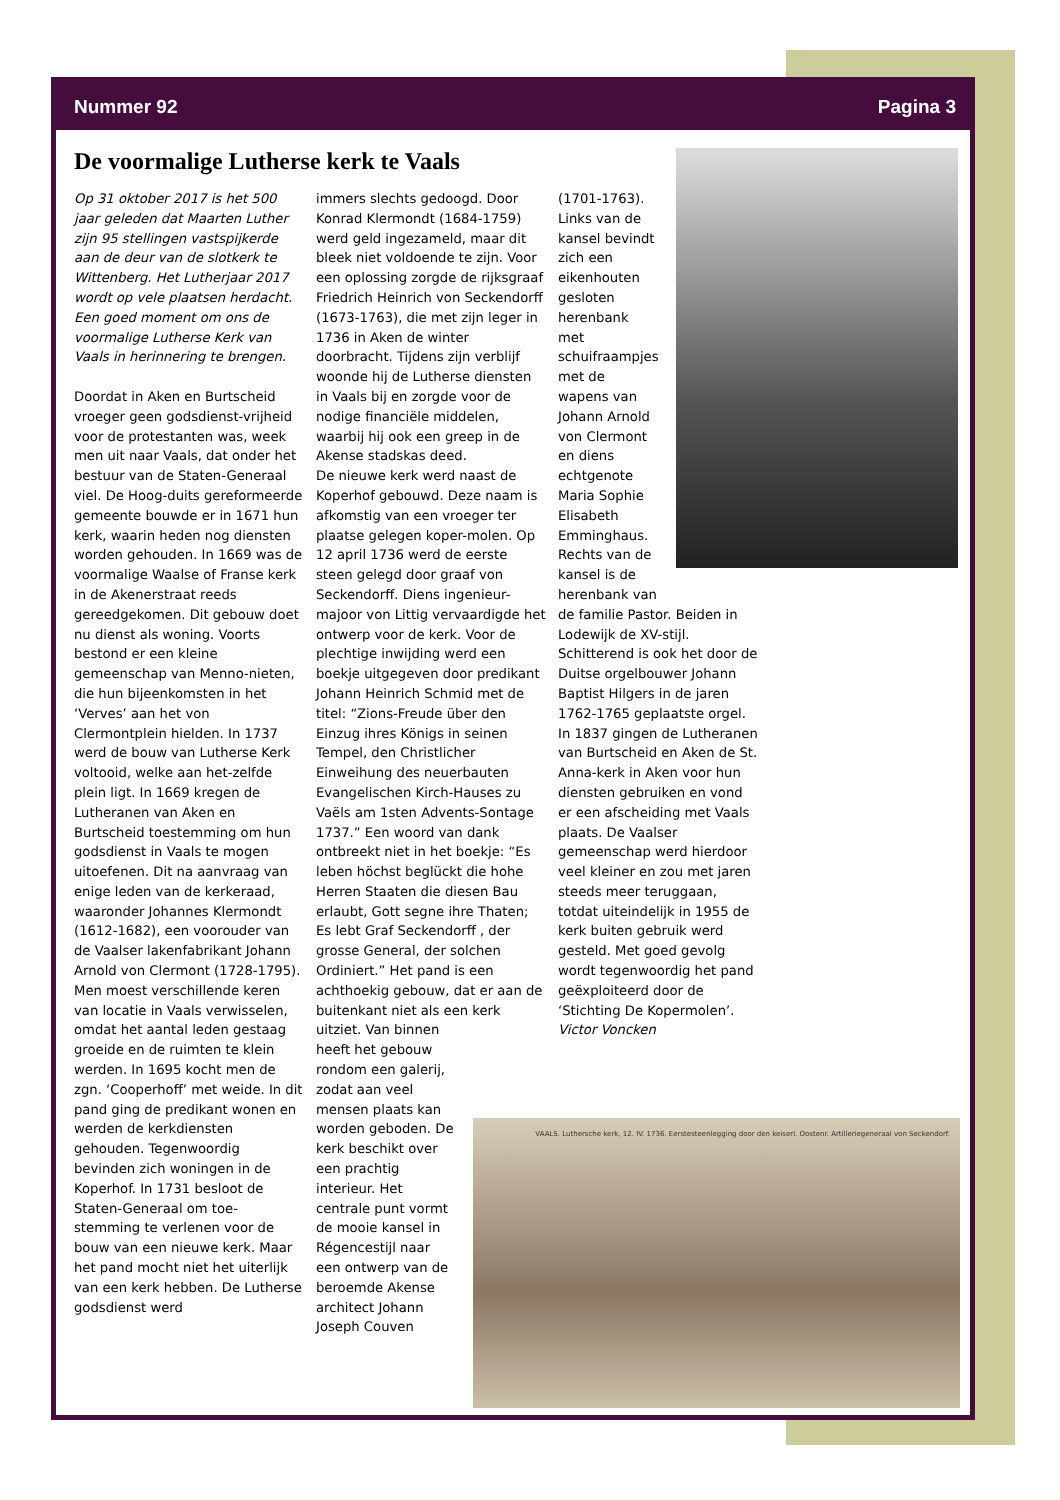Nummer 92 Pagina 3
VAALS. Luthersche kerk, 12. IV. 1736. Eerstesteenlegging door den keiserl. Oostenr. Artilleriegeneraal von Seckendorf.
De voormalige Lutherse kerk te Vaals
Op 31 oktober 2017 is het 500 jaar geleden dat Maarten Luther zijn 95 stellingen vastspijkerde aan de deur van de slotkerk te Wittenberg. Het Lutherjaar 2017 wordt op vele plaatsen herdacht. Een goed moment om ons de voormalige Lutherse Kerk van Vaals in herinnering te brengen.
Doordat in Aken en Burtscheid vroeger geen godsdienst-vrijheid voor de protestanten was, week men uit naar Vaals, dat onder het bestuur van de Staten-Generaal viel. De Hoog-duits gereformeerde gemeente bouwde er in 1671 hun kerk, waarin heden nog diensten worden gehouden. In 1669 was de voormalige Waalse of Franse kerk in de Akenerstraat reeds gereedgekomen. Dit gebouw doet nu dienst als woning. Voorts bestond er een kleine gemeenschap van Menno-nieten, die hun bijeenkomsten in het ‘Verves’ aan het von Clermontplein hielden. In 1737 werd de bouw van Lutherse Kerk voltooid, welke aan het-zelfde plein ligt. In 1669 kregen de Lutheranen van Aken en Burtscheid toestemming om hun godsdienst in Vaals te mogen uitoefenen. Dit na aanvraag van enige leden van de kerkeraad, waaronder Johannes Klermondt (1612-1682), een voorouder van de Vaalser lakenfabrikant Johann Arnold von Clermont (1728-1795). Men moest verschillende keren van locatie in Vaals verwisselen, omdat het aantal leden gestaag groeide en de ruimten te klein werden. In 1695 kocht men de zgn. ‘Cooperhoff’ met weide. In dit pand ging de predikant wonen en werden de kerkdiensten gehouden. Tegenwoordig bevinden zich woningen in de Koperhof. In 1731 besloot de Staten-Generaal om toe-stemming te verlenen voor de bouw van een nieuwe kerk. Maar het pand mocht niet het uiterlijk van een kerk hebben. De Lutherse godsdienst werd
immers slechts gedoogd. Door Konrad Klermondt (1684-1759) werd geld ingezameld, maar dit bleek niet voldoende te zijn. Voor een oplossing zorgde de rijksgraaf Friedrich Heinrich von Seckendorff (1673-1763), die met zijn leger in 1736 in Aken de winter doorbracht. Tijdens zijn verblijf woonde hij de Lutherse diensten in Vaals bij en zorgde voor de nodige financiële middelen, waarbij hij ook een greep in de Akense stadskas deed.
De nieuwe kerk werd naast de Koperhof gebouwd. Deze naam is afkomstig van een vroeger ter plaatse gelegen koper-molen. Op 12 april 1736 werd de eerste steen gelegd door graaf von Seckendorff. Diens ingenieur-majoor von Littig vervaardigde het ontwerp voor de kerk. Voor de plechtige inwijding werd een boekje uitgegeven door predikant Johann Heinrich Schmid met de titel: “Zions-Freude über den Einzug ihres Königs in seinen Tempel, den Christlicher Einweihung des neuerbauten Evangelischen Kirch-Hauses zu Vaëls am 1sten Advents-Sontage 1737.” Een woord van dank ontbreekt niet in het boekje: “Es leben höchst beglückt die hohe Herren Staaten die diesen Bau erlaubt, Gott segne ihre Thaten; Es lebt Graf Seckendorff , der grosse General, der solchen Ordiniert.” Het pand is een achthoekig gebouw, dat er aan de buitenkant niet als een kerk uitziet. Van binnen
heeft het gebouw
rondom een galerij,
zodat aan veel
mensen plaats kan
worden geboden. De
kerk beschikt over
een prachtig
interieur. Het
centrale punt vormt
de mooie kansel in
Régencestijl naar
een ontwerp van de
beroemde Akense
architect Johann
Joseph Couven
(1701-1763).
Links van de
kansel bevindt
zich een
eikenhouten
gesloten
herenbank
met
schuifraampjes
met de
wapens van
Johann Arnold
von Clermont
en diens
echtgenote
Maria Sophie
Elisabeth
Emminghaus.
Rechts van de
kansel is de
herenbank van
de familie Pastor. Beiden in Lodewijk de XV-stijl. Schitterend is ook het door de Duitse orgelbouwer Johann Baptist Hilgers in de jaren 1762-1765 geplaatste orgel. In 1837 gingen de Lutheranen van Burtscheid en Aken de St. Anna-kerk in Aken voor hun diensten gebruiken en vond er een afscheiding met Vaals plaats. De Vaalser gemeenschap werd hierdoor veel kleiner en zou met jaren steeds meer teruggaan, totdat uiteindelijk in 1955 de kerk buiten gebruik werd gesteld. Met goed gevolg wordt tegenwoordig het pand geëxploiteerd door de ‘Stichting De Kopermolen’.
Victor Voncken